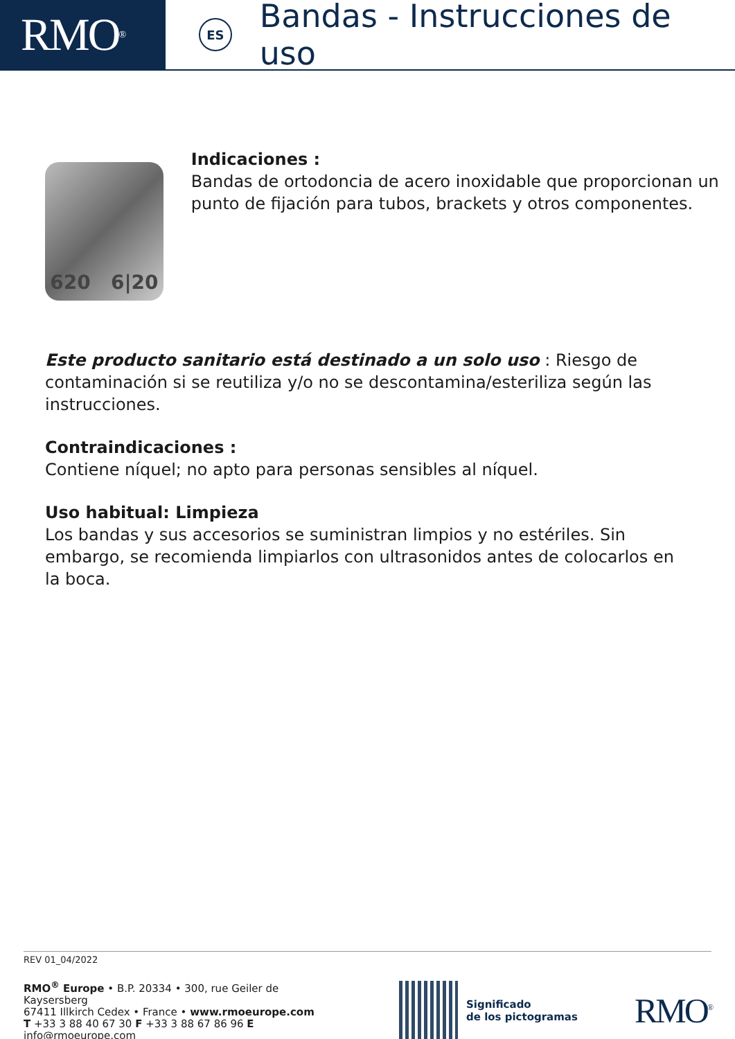RMO<sup>®</sup>
ES
Bandas - Instrucciones de uso
620 6|20
Indicaciones :
Bandas de ortodoncia de acero inoxidable que proporcionan un punto de fijación para tubos, brackets y otros componentes.
Este producto sanitario está destinado a un solo uso : Riesgo de contaminación si se reutiliza y/o no se descontamina/esteriliza según las instrucciones.
Contraindicaciones :
Contiene níquel; no apto para personas sensibles al níquel.
Uso habitual: Limpieza
Los bandas y sus accesorios se suministran limpios y no estériles. Sin embargo, se recomienda limpiarlos con ultrasonidos antes de colocarlos en la boca.
REV 01_04/2022
RMO<sup>®</sup> Europe • B.P. 20334 • 300, rue Geiler de Kaysersberg
67411 Illkirch Cedex • France • www.rmoeurope.com
T +33 3 88 40 67 30 F +33 3 88 67 86 96 E info@rmoeurope.com
Significado
de los pictogramas
RMO<sup>®</sup>